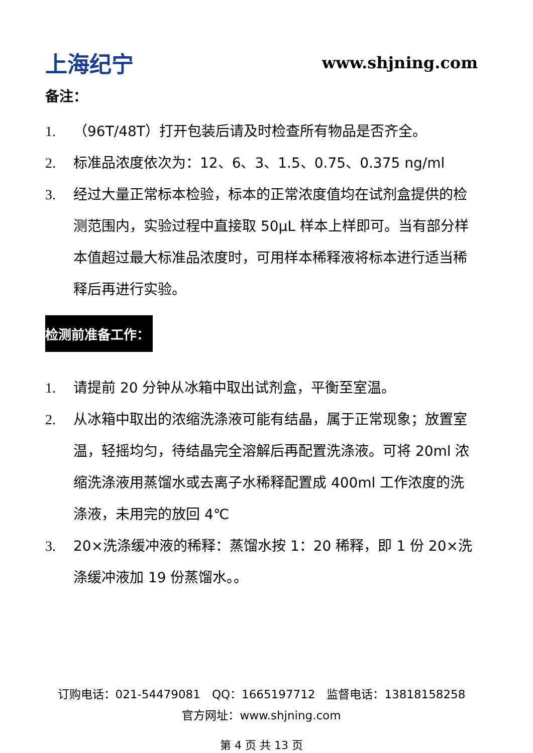上海纪宁 www.shjning.com
备注：
1. （96T/48T）打开包装后请及时检查所有物品是否齐全。
2. 标准品浓度依次为：12、6、3、1.5、0.75、0.375 ng/ml
3. 经过大量正常标本检验，标本的正常浓度值均在试剂盒提供的检测范围内，实验过程中直接取 50μL 样本上样即可。当有部分样本值超过最大标准品浓度时，可用样本稀释液将标本进行适当稀释后再进行实验。
检测前准备工作：
1. 请提前 20 分钟从冰箱中取出试剂盒，平衡至室温。
2. 从冰箱中取出的浓缩洗涤液可能有结晶，属于正常现象；放置室温，轻摇均匀，待结晶完全溶解后再配置洗涤液。可将 20ml 浓缩洗涤液用蒸馏水或去离子水稀释配置成 400ml 工作浓度的洗涤液，未用完的放回 4℃
3. 20×洗涤缓冲液的稀释：蒸馏水按 1：20 稀释，即 1 份 20×洗涤缓冲液加 19 份蒸馏水。。
订购电话：021-54479081　QQ：1665197712　监督电话：13818158258
官方网址：www.shjning.com
第 4 页 共 13 页